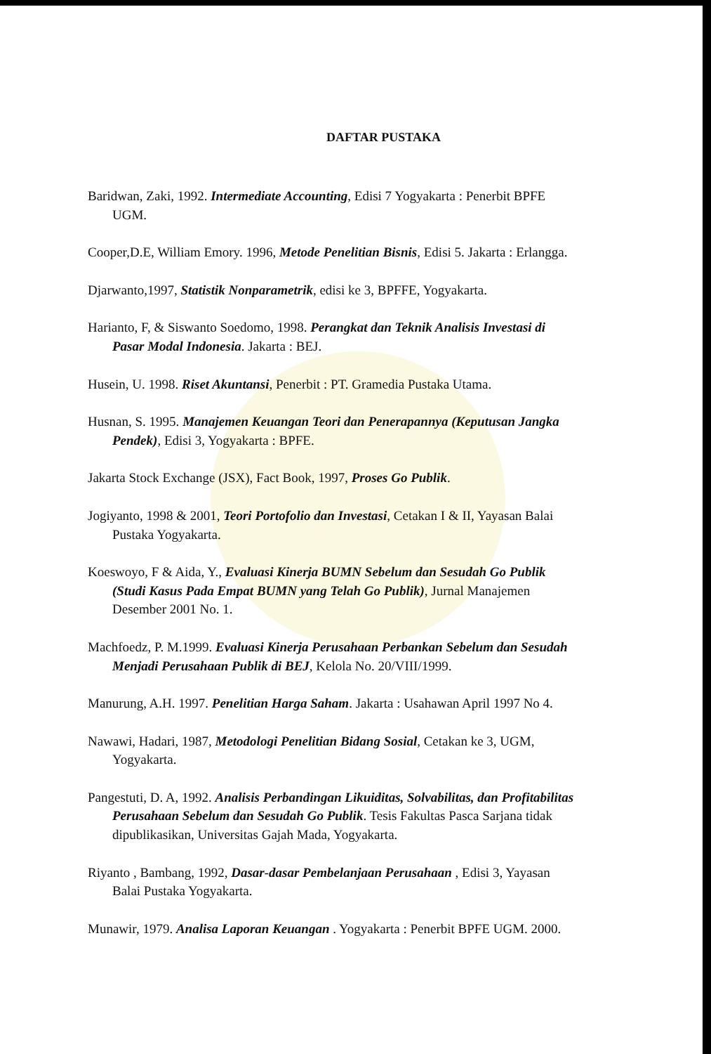DAFTAR PUSTAKA
Baridwan, Zaki, 1992. Intermediate Accounting, Edisi 7 Yogyakarta : Penerbit BPFE UGM.
Cooper,D.E, William Emory. 1996, Metode Penelitian Bisnis, Edisi 5. Jakarta : Erlangga.
Djarwanto,1997, Statistik Nonparametrik, edisi ke 3, BPFFE, Yogyakarta.
Harianto, F, & Siswanto Soedomo, 1998. Perangkat dan Teknik Analisis Investasi di Pasar Modal Indonesia. Jakarta : BEJ.
Husein, U. 1998. Riset Akuntansi, Penerbit : PT. Gramedia Pustaka Utama.
Husnan, S. 1995. Manajemen Keuangan Teori dan Penerapannya (Keputusan Jangka Pendek), Edisi 3, Yogyakarta : BPFE.
Jakarta Stock Exchange (JSX), Fact Book, 1997, Proses Go Publik.
Jogiyanto, 1998 & 2001, Teori Portofolio dan Investasi, Cetakan I & II, Yayasan Balai Pustaka Yogyakarta.
Koeswoyo, F & Aida, Y., Evaluasi Kinerja BUMN Sebelum dan Sesudah Go Publik (Studi Kasus Pada Empat BUMN yang Telah Go Publik), Jurnal Manajemen Desember 2001 No. 1.
Machfoedz, P. M.1999. Evaluasi Kinerja Perusahaan Perbankan Sebelum dan Sesudah Menjadi Perusahaan Publik di BEJ, Kelola No. 20/VIII/1999.
Manurung, A.H. 1997. Penelitian Harga Saham. Jakarta : Usahawan April 1997 No 4.
Nawawi, Hadari, 1987, Metodologi Penelitian Bidang Sosial, Cetakan ke 3, UGM, Yogyakarta.
Pangestuti, D. A, 1992. Analisis Perbandingan Likuiditas, Solvabilitas, dan Profitabilitas Perusahaan Sebelum dan Sesudah Go Publik. Tesis Fakultas Pasca Sarjana tidak dipublikasikan, Universitas Gajah Mada, Yogyakarta.
Riyanto , Bambang, 1992, Dasar-dasar Pembelanjaan Perusahaan , Edisi 3, Yayasan Balai Pustaka Yogyakarta.
Munawir, 1979. Analisa Laporan Keuangan . Yogyakarta : Penerbit BPFE UGM. 2000.